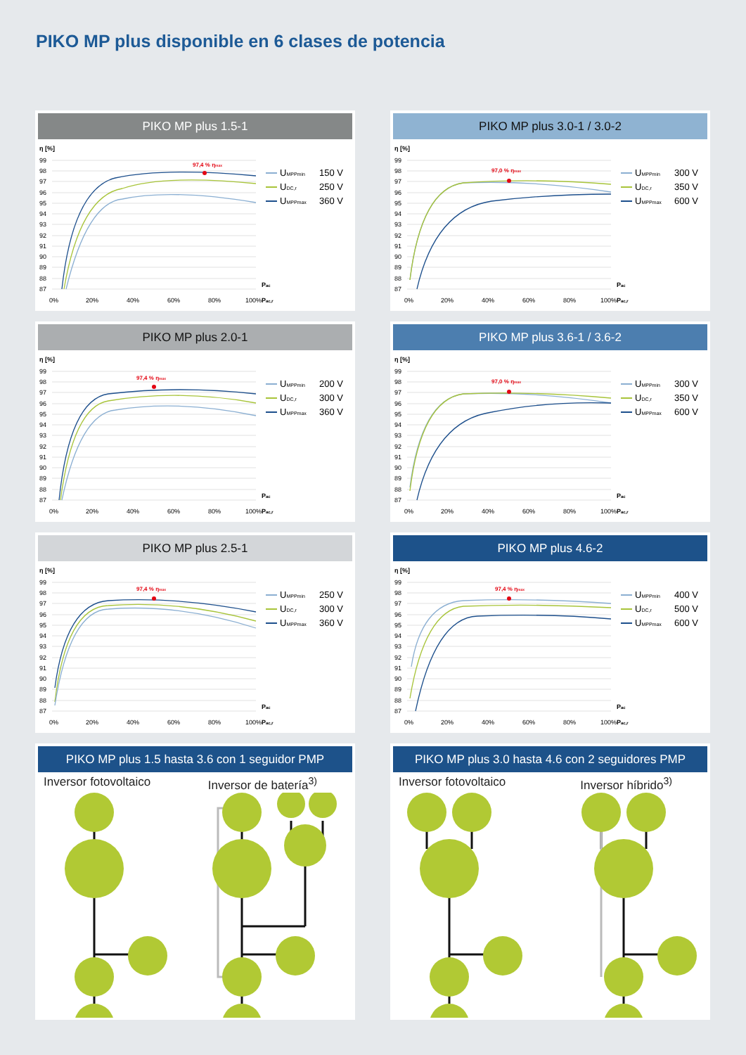PIKO MP plus disponible en 6 clases de potencia
PIKO MP plus 1.5-1
η [%]
99
98
97
96
95
94
93
92
91
90
89
88
87
0%
20%
40%
60%
80%
100%
Pac
Pac,r
97,4 % ηmax
UMPPmin
150 V
UDC,r
250 V
UMPPmax
360 V
PIKO MP plus 3.0-1 / 3.0-2
η [%]
99
98
97
96
95
94
93
92
91
90
89
88
87
0%
20%
40%
60%
80%
100%
Pac
Pac,r
97,0 % ηmax
UMPPmin
300 V
UDC,r
350 V
UMPPmax
600 V
PIKO MP plus 2.0-1
η [%]
99
98
97
96
95
94
93
92
91
90
89
88
87
0%
20%
40%
60%
80%
100%
Pac
Pac,r
97,4 % ηmax
UMPPmin
200 V
UDC,r
300 V
UMPPmax
360 V
PIKO MP plus 3.6-1 / 3.6-2
η [%]
99
98
97
96
95
94
93
92
91
90
89
88
87
0%
20%
40%
60%
80%
100%
Pac
Pac,r
97,0 % ηmax
UMPPmin
300 V
UDC,r
350 V
UMPPmax
600 V
PIKO MP plus 2.5-1
η [%]
99
98
97
96
95
94
93
92
91
90
89
88
87
0%
20%
40%
60%
80%
100%
Pac
Pac,r
97,4 % ηmax
UMPPmin
250 V
UDC,r
300 V
UMPPmax
360 V
PIKO MP plus 4.6-2
η [%]
99
98
97
96
95
94
93
92
91
90
89
88
87
0%
20%
40%
60%
80%
100%
Pac
Pac,r
97,4 % ηmax
UMPPmin
400 V
UDC,r
500 V
UMPPmax
600 V
PIKO MP plus 1.5 hasta 3.6 con 1 seguidor PMP
Inversor fotovoltaico Inversor de batería<sup>3)</sup>
PIKO MP plus 3.0 hasta 4.6 con 2 seguidores PMP
Inversor fotovoltaico Inversor híbrido<sup>3)</sup>